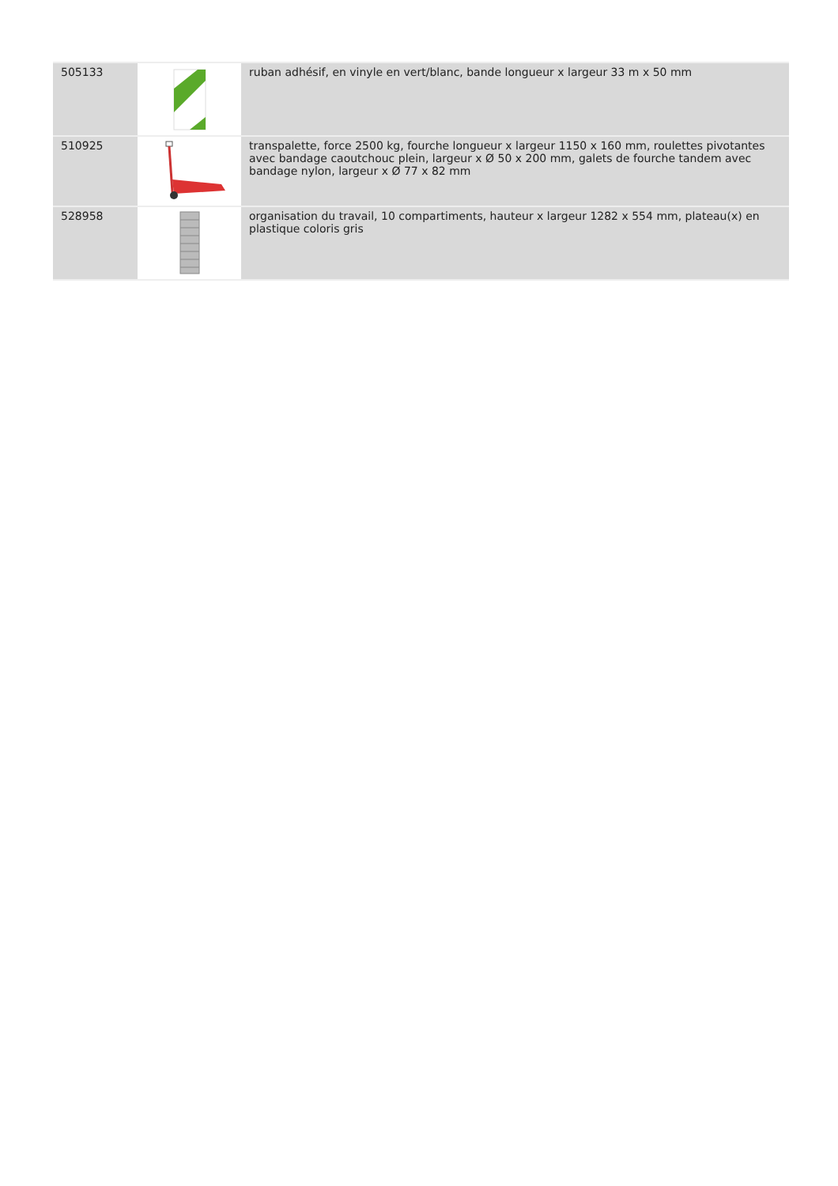| 505133 | | ruban adhésif, en vinyle en vert/blanc, bande longueur x largeur 33 m x 50 mm |
| 510925 | | transpalette, force 2500 kg, fourche longueur x largeur 1150 x 160 mm, roulettes pivotantes avec bandage caoutchouc plein, largeur x Ø 50 x 200 mm, galets de fourche tandem avec bandage nylon, largeur x Ø 77 x 82 mm |
| 528958 | | organisation du travail, 10 compartiments, hauteur x largeur 1282 x 554 mm, plateau(x) en plastique coloris gris |